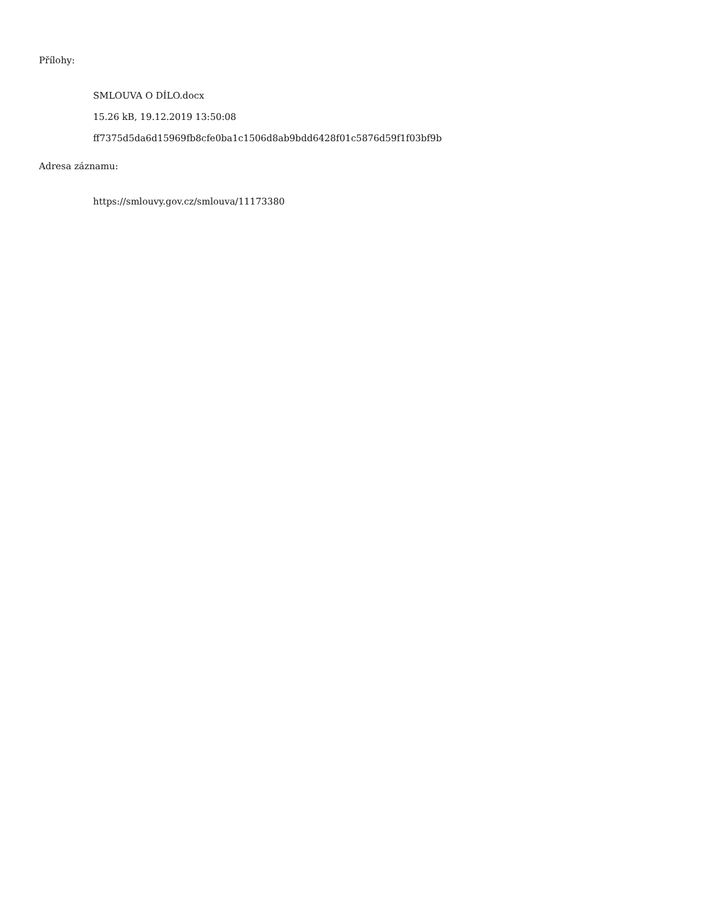Přílohy:
SMLOUVA O DÍLO.docx
15.26 kB, 19.12.2019 13:50:08
ff7375d5da6d15969fb8cfe0ba1c1506d8ab9bdd6428f01c5876d59f1f03bf9b
Adresa záznamu:
https://smlouvy.gov.cz/smlouva/11173380